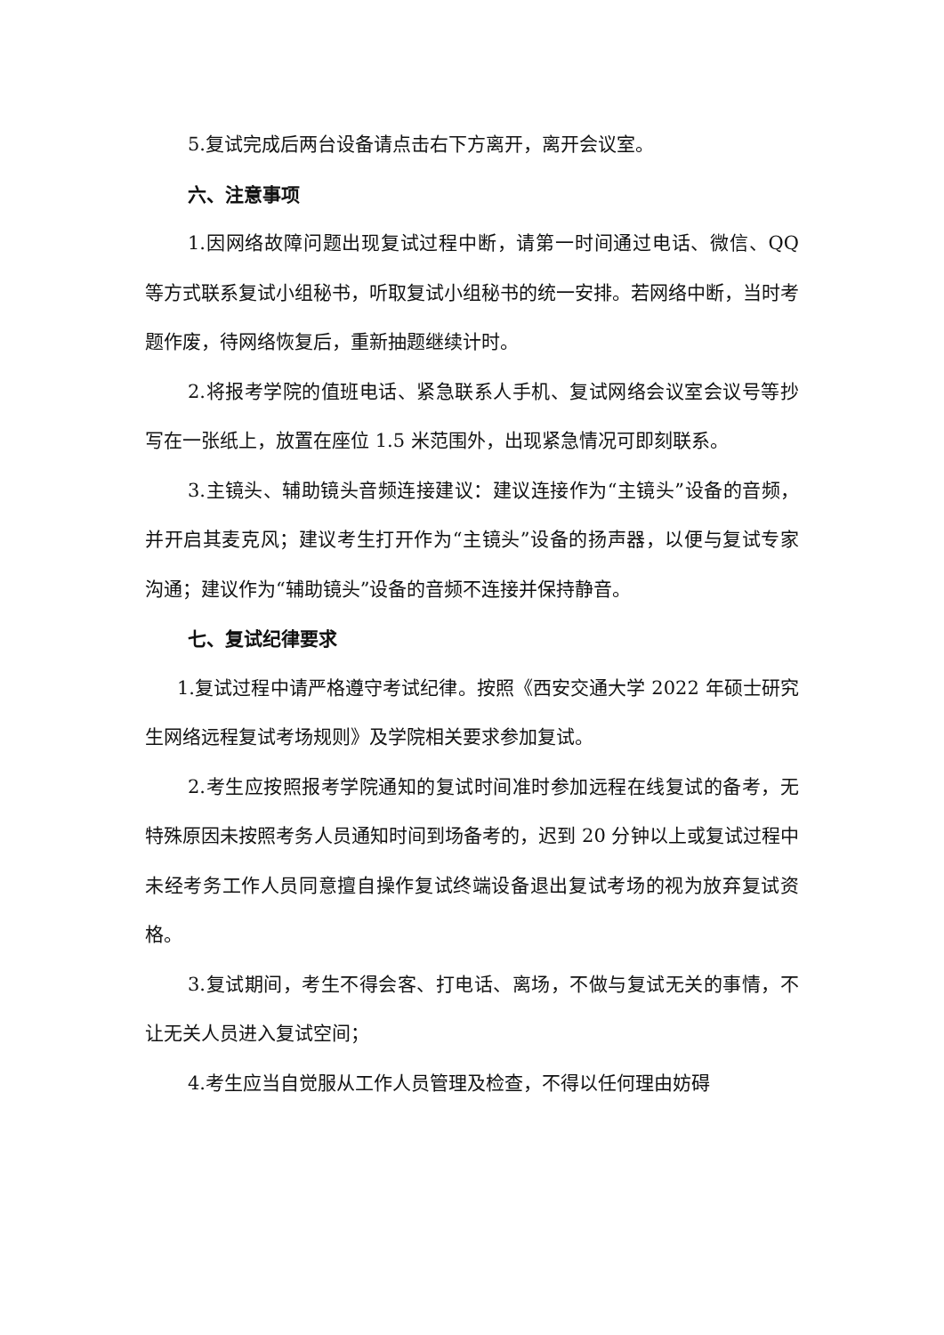5.复试完成后两台设备请点击右下方离开，离开会议室。
六、注意事项
1.因网络故障问题出现复试过程中断，请第一时间通过电话、微信、QQ 等方式联系复试小组秘书，听取复试小组秘书的统一安排。若网络中断，当时考题作废，待网络恢复后，重新抽题继续计时。
2.将报考学院的值班电话、紧急联系人手机、复试网络会议室会议号等抄写在一张纸上，放置在座位 1.5 米范围外，出现紧急情况可即刻联系。
3.主镜头、辅助镜头音频连接建议：建议连接作为“主镜头”设备的音频，并开启其麦克风；建议考生打开作为“主镜头”设备的扬声器，以便与复试专家沟通；建议作为“辅助镜头”设备的音频不连接并保持静音。
七、复试纪律要求
1.复试过程中请严格遵守考试纪律。按照《西安交通大学 2022 年硕士研究生网络远程复试考场规则》及学院相关要求参加复试。
2.考生应按照报考学院通知的复试时间准时参加远程在线复试的备考，无特殊原因未按照考务人员通知时间到场备考的，迟到 20 分钟以上或复试过程中未经考务工作人员同意擅自操作复试终端设备退出复试考场的视为放弃复试资格。
3.复试期间，考生不得会客、打电话、离场，不做与复试无关的事情，不让无关人员进入复试空间；
4.考生应当自觉服从工作人员管理及检查，不得以任何理由妨碍